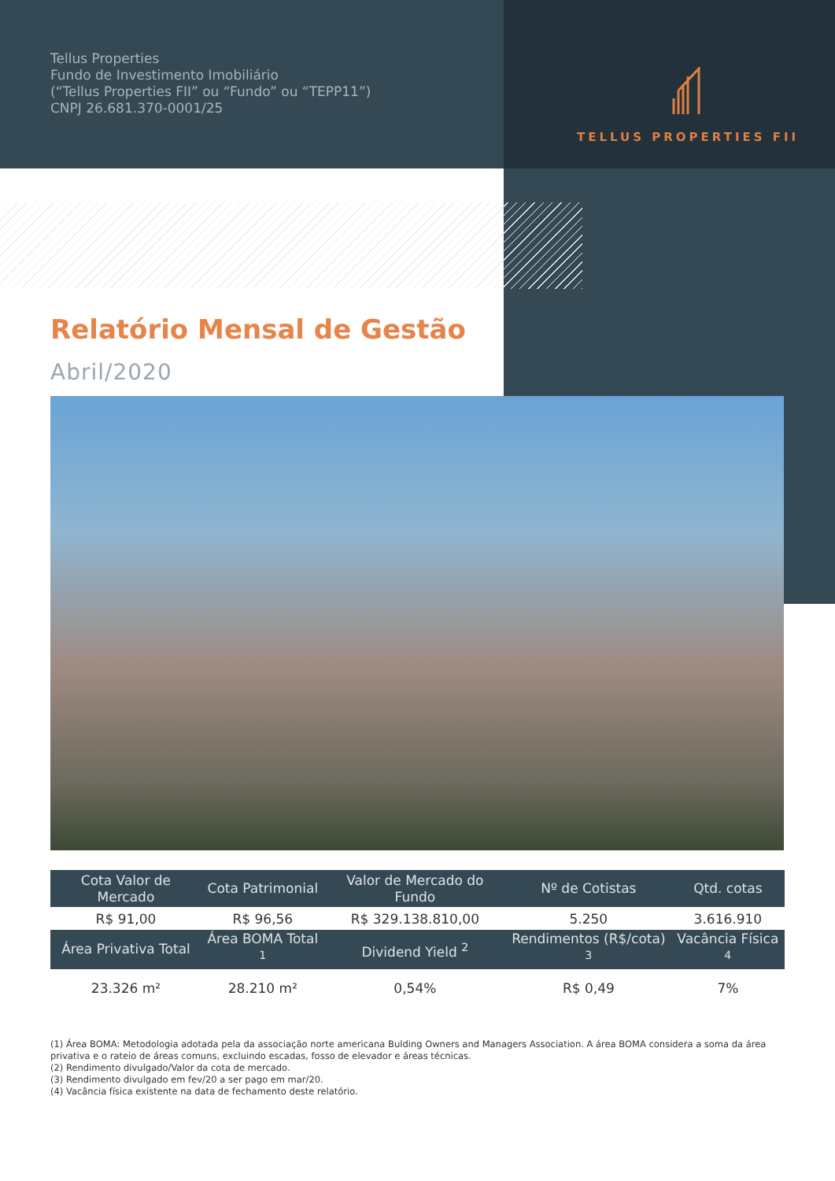TELLUS PROPERTIES FII
Tellus Properties
Fundo de Investimento Imobiliário
(“Tellus Properties FII” ou “Fundo” ou “TEPP11”)
CNPJ 26.681.370-0001/25
Relatório Mensal de Gestão
Abril/2020
| Cota Valor de Mercado | Cota Patrimonial | Valor de Mercado do Fundo | Nº de Cotistas | Qtd. cotas |
| --- | --- | --- | --- | --- |
| R$ 91,00 | R$ 96,56 | R$ 329.138.810,00 | 5.250 | 3.616.910 |
| Área Privativa Total | Área BOMA Total <sup>1</sup> | Dividend Yield <sup>2</sup> | Rendimentos (R$/cota) <sup>3</sup> | Vacância Física <sup>4</sup> |
| 23.326 m² | 28.210 m² | 0,54% | R$ 0,49 | 7% |
(1) Área BOMA: Metodologia adotada pela da associação norte americana Bulding Owners and Managers Association. A área BOMA considera a soma da área privativa e o rateio de áreas comuns, excluindo escadas, fosso de elevador e áreas técnicas.
(2) Rendimento divulgado/Valor da cota de mercado.
(3) Rendimento divulgado em fev/20 a ser pago em mar/20.
(4) Vacância física existente na data de fechamento deste relatório.